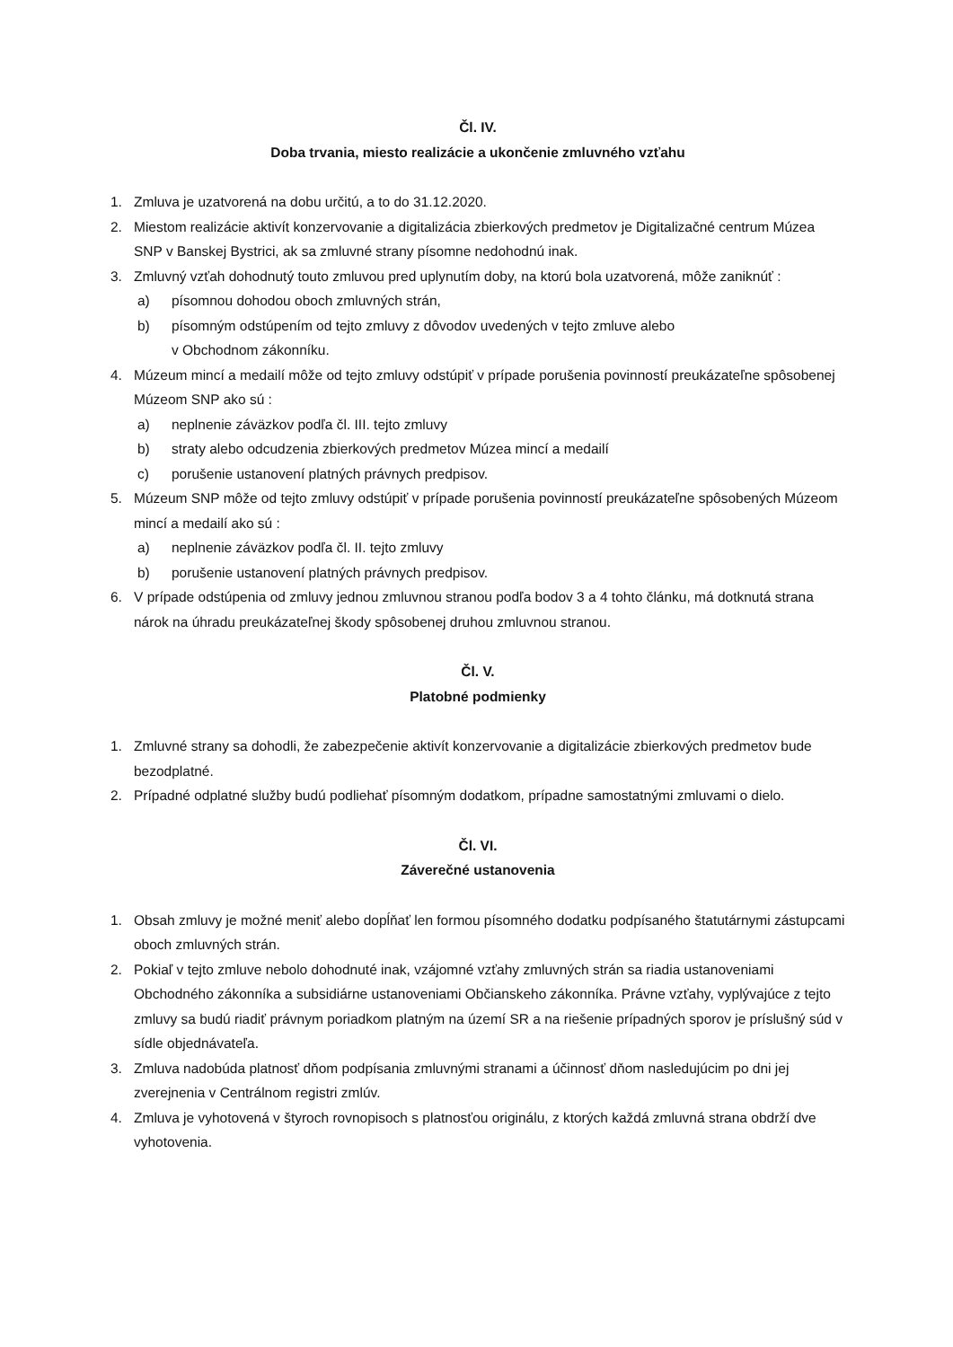Čl. IV.
Doba trvania, miesto realizácie a ukončenie zmluvného vzťahu
1. Zmluva je uzatvorená na dobu určitú, a to do 31.12.2020.
2. Miestom realizácie aktivít konzervovanie a digitalizácia zbierkových predmetov je Digitalizačné centrum Múzea SNP v Banskej Bystrici, ak sa zmluvné strany písomne nedohodnú inak.
3. Zmluvný vzťah dohodnutý touto zmluvou pred uplynutím doby, na ktorú bola uzatvorená, môže zaniknúť :
a) písomnou dohodou oboch zmluvných strán,
b) písomným odstúpením od tejto zmluvy z dôvodov uvedených v tejto zmluve alebo
v Obchodnom zákonníku.
4. Múzeum mincí a medailí môže od tejto zmluvy odstúpiť v prípade porušenia povinností preukázateľne spôsobenej Múzeom SNP ako sú :
a) neplnenie záväzkov podľa čl. III. tejto zmluvy
b) straty alebo odcudzenia zbierkových predmetov Múzea mincí a medailí
c) porušenie ustanovení platných právnych predpisov.
5. Múzeum SNP môže od tejto zmluvy odstúpiť v prípade porušenia povinností preukázateľne spôsobených Múzeom mincí a medailí ako sú :
a) neplnenie záväzkov podľa čl. II. tejto zmluvy
b) porušenie ustanovení platných právnych predpisov.
6. V prípade odstúpenia od zmluvy jednou zmluvnou stranou podľa bodov 3 a 4 tohto článku, má dotknutá strana nárok na úhradu preukázateľnej škody spôsobenej druhou zmluvnou stranou.
Čl. V.
Platobné podmienky
1. Zmluvné strany sa dohodli, že zabezpečenie aktivít konzervovanie a digitalizácie zbierkových predmetov bude bezodplatné.
2. Prípadné odplatné služby budú podliehať písomným dodatkom, prípadne samostatnými zmluvami o dielo.
Čl. VI.
Záverečné ustanovenia
1. Obsah zmluvy je možné meniť alebo dopĺňať len formou písomného dodatku podpísaného štatutárnymi zástupcami oboch zmluvných strán.
2. Pokiaľ v tejto zmluve nebolo dohodnuté inak, vzájomné vzťahy zmluvných strán sa riadia ustanoveniami Obchodného zákonníka a subsidiárne ustanoveniami Občianskeho zákonníka. Právne vzťahy, vyplývajúce z tejto zmluvy sa budú riadiť právnym poriadkom platným na území SR a na riešenie prípadných sporov je príslušný súd v sídle objednávateľa.
3. Zmluva nadobúda platnosť dňom podpísania zmluvnými stranami a účinnosť dňom nasledujúcim po dni jej zverejnenia v Centrálnom registri zmlúv.
4. Zmluva je vyhotovená v štyroch rovnopisoch s platnosťou originálu, z ktorých každá zmluvná strana obdrží dve vyhotovenia.